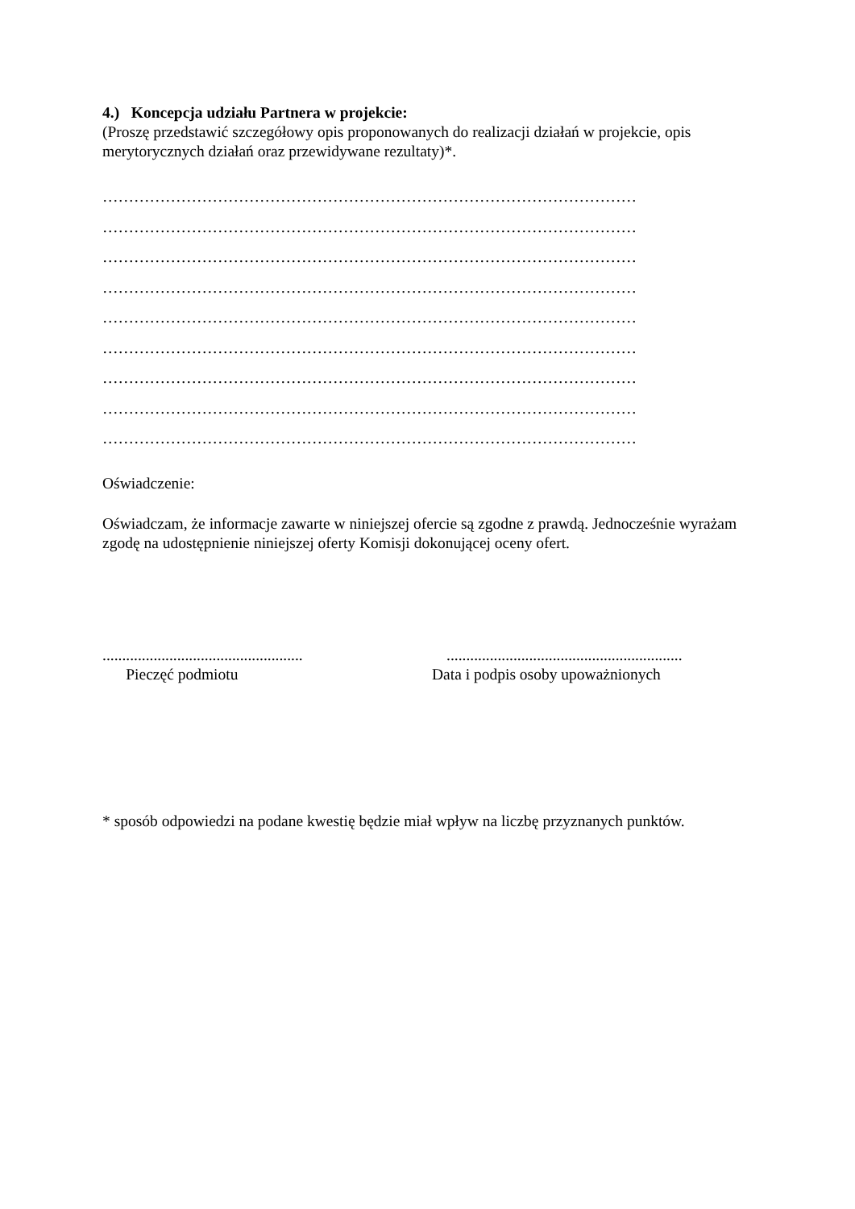4.) Koncepcja udziału Partnera w projekcie:
(Proszę przedstawić szczegółowy opis proponowanych do realizacji działań w projekcie, opis merytorycznych działań oraz przewidywane rezultaty)*.
…………………………………………………………………………………………
…………………………………………………………………………………………
…………………………………………………………………………………………
…………………………………………………………………………………………
…………………………………………………………………………………………
…………………………………………………………………………………………
…………………………………………………………………………………………
…………………………………………………………………………………………
…………………………………………………………………………………………
Oświadczenie:
Oświadczam, że informacje zawarte w niniejszej ofercie są zgodne z prawdą. Jednocześnie wyrażam zgodę na udostępnienie niniejszej oferty Komisji dokonującej oceny ofert.
...................................................
Pieczęć podmiotu
............................................................
Data i podpis osoby upoważnionych
* sposób odpowiedzi na podane kwestię będzie miał wpływ na liczbę przyznanych punktów.